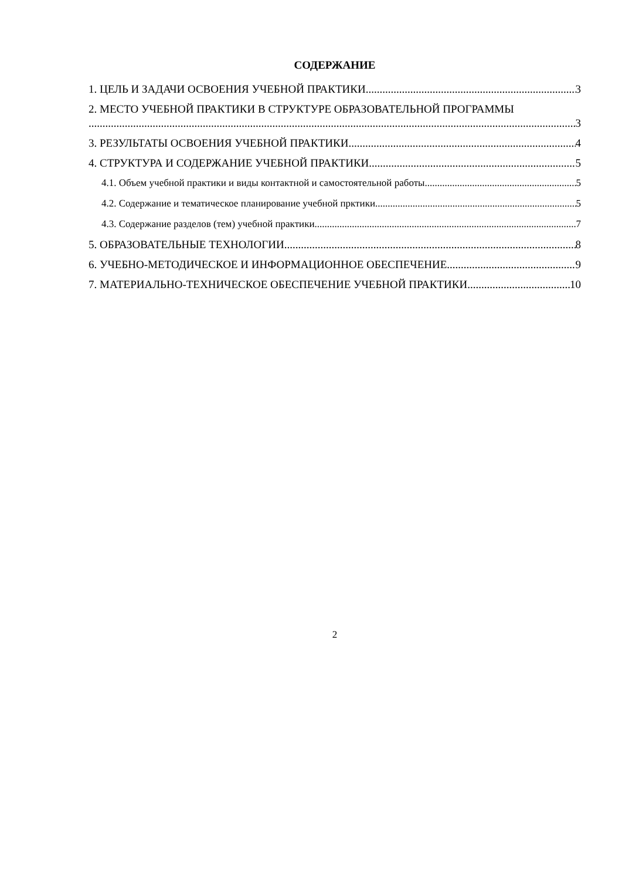СОДЕРЖАНИЕ
1. ЦЕЛЬ И ЗАДАЧИ ОСВОЕНИЯ УЧЕБНОЙ ПРАКТИКИ 3
2. МЕСТО УЧЕБНОЙ ПРАКТИКИ В СТРУКТУРЕ ОБРАЗОВАТЕЛЬНОЙ ПРОГРАММЫ
3
3. РЕЗУЛЬТАТЫ ОСВОЕНИЯ УЧЕБНОЙ ПРАКТИКИ 4
4. СТРУКТУРА И СОДЕРЖАНИЕ УЧЕБНОЙ ПРАКТИКИ 5
4.1. Объем учебной практики и виды контактной и самостоятельной работы 5
4.2. Содержание и тематическое планирование учебной прктики 5
4.3. Содержание разделов (тем) учебной практики 7
5. ОБРАЗОВАТЕЛЬНЫЕ ТЕХНОЛОГИИ 8
6. УЧЕБНО-МЕТОДИЧЕСКОЕ И ИНФОРМАЦИОННОЕ ОБЕСПЕЧЕНИЕ 9
7. МАТЕРИАЛЬНО-ТЕХНИЧЕСКОЕ ОБЕСПЕЧЕНИЕ УЧЕБНОЙ ПРАКТИКИ 10
2